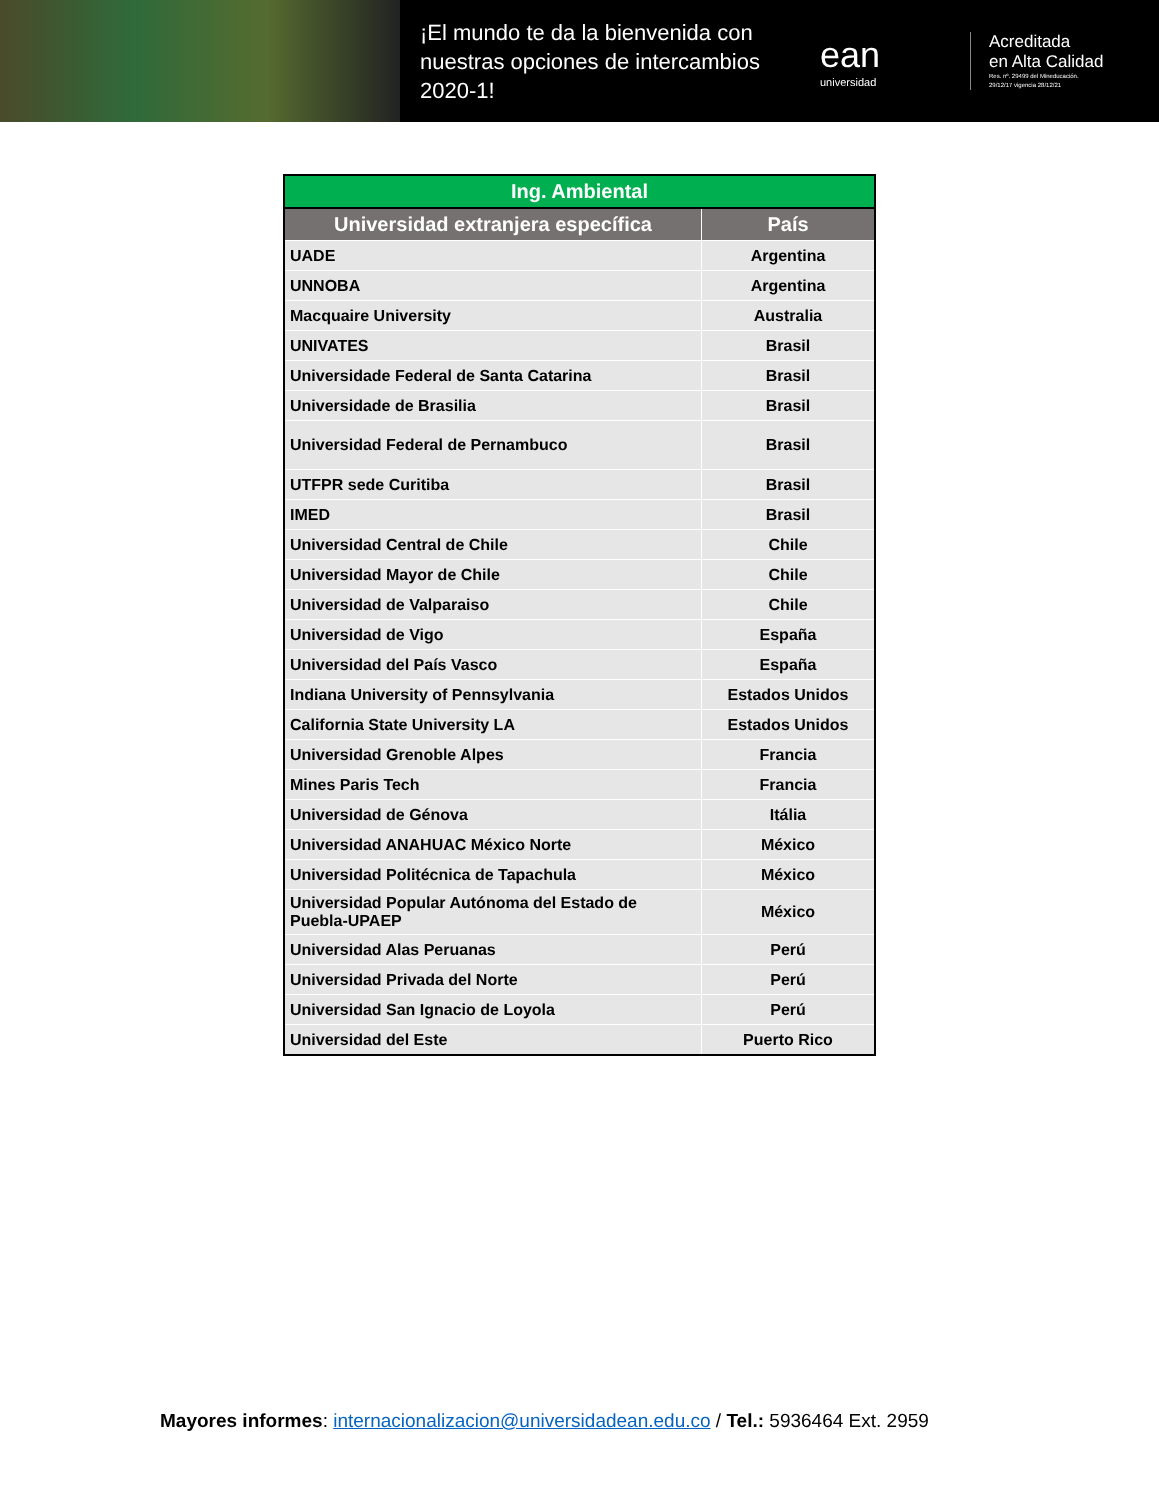¡El mundo te da la bienvenida con nuestras opciones de intercambios 2020-1!
ean
universidad
Acreditada
en Alta Calidad
Res. nº. 29499 del Mineducación.
29/12/17 vigencia 28/12/21
| Ing. Ambiental | |
| --- | --- |
| Universidad extranjera específica | País |
| UADE | Argentina |
| UNNOBA | Argentina |
| Macquaire University | Australia |
| UNIVATES | Brasil |
| Universidade Federal de Santa Catarina | Brasil |
| Universidade de Brasilia | Brasil |
| Universidad Federal de Pernambuco | Brasil |
| UTFPR sede Curitiba | Brasil |
| IMED | Brasil |
| Universidad Central de Chile | Chile |
| Universidad Mayor de Chile | Chile |
| Universidad de Valparaiso | Chile |
| Universidad de Vigo | España |
| Universidad del País Vasco | España |
| Indiana University of Pennsylvania | Estados Unidos |
| California State University LA | Estados Unidos |
| Universidad Grenoble Alpes | Francia |
| Mines Paris Tech | Francia |
| Universidad de Génova | Itália |
| Universidad ANAHUAC México Norte | México |
| Universidad Politécnica de Tapachula | México |
| Universidad Popular Autónoma del Estado de Puebla-UPAEP | México |
| Universidad Alas Peruanas | Perú |
| Universidad Privada del Norte | Perú |
| Universidad San Ignacio de Loyola | Perú |
| Universidad del Este | Puerto Rico |
Mayores informes: internacionalizacion@universidadean.edu.co / Tel.: 5936464 Ext. 2959